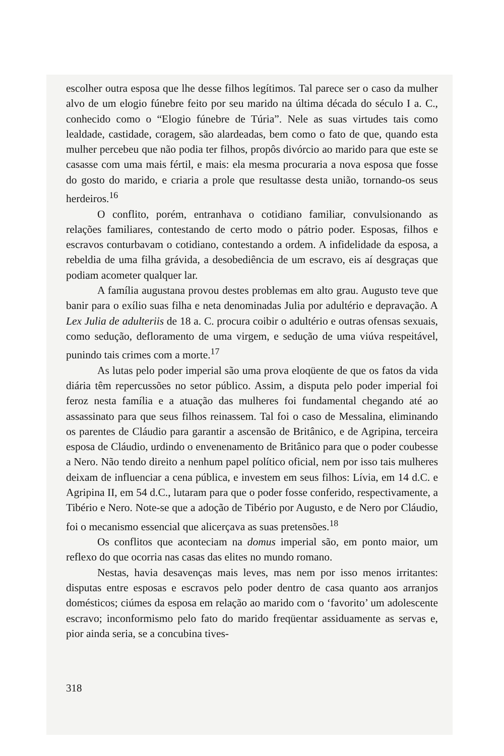escolher outra esposa que lhe desse filhos legítimos. Tal parece ser o caso da mulher alvo de um elogio fúnebre feito por seu marido na última década do século I a. C., conhecido como o “Elogio fúnebre de Túria”. Nele as suas virtudes tais como lealdade, castidade, coragem, são alardeadas, bem como o fato de que, quando esta mulher percebeu que não podia ter filhos, propôs divórcio ao marido para que este se casasse com uma mais fértil, e mais: ela mesma procuraria a nova esposa que fosse do gosto do marido, e criaria a prole que resultasse desta união, tornando-os seus herdeiros.<sup>16</sup>
O conflito, porém, entranhava o cotidiano familiar, convulsionando as relações familiares, contestando de certo modo o pátrio poder. Esposas, filhos e escravos conturbavam o cotidiano, contestando a ordem. A infidelidade da esposa, a rebeldia de uma filha grávida, a desobediência de um escravo, eis aí desgraças que podiam acometer qualquer lar.
A família augustana provou destes problemas em alto grau. Augusto teve que banir para o exílio suas filha e neta denominadas Julia por adultério e depravação. A Lex Julia de adulteriis de 18 a. C. procura coibir o adultério e outras ofensas sexuais, como sedução, defloramento de uma virgem, e sedução de uma viúva respeitável, punindo tais crimes com a morte.<sup>17</sup>
As lutas pelo poder imperial são uma prova eloqüente de que os fatos da vida diária têm repercussões no setor público. Assim, a disputa pelo poder imperial foi feroz nesta família e a atuação das mulheres foi fundamental chegando até ao assassinato para que seus filhos reinassem. Tal foi o caso de Messalina, eliminando os parentes de Cláudio para garantir a ascensão de Britânico, e de Agripina, terceira esposa de Cláudio, urdindo o envenenamento de Britânico para que o poder coubesse a Nero. Não tendo direito a nenhum papel político oficial, nem por isso tais mulheres deixam de influenciar a cena pública, e investem em seus filhos: Lívia, em 14 d.C. e Agripina II, em 54 d.C., lutaram para que o poder fosse conferido, respectivamente, a Tibério e Nero. Note-se que a adoção de Tibério por Augusto, e de Nero por Cláudio, foi o mecanismo essencial que alicerçava as suas pretensões.<sup>18</sup>
Os conflitos que aconteciam na domus imperial são, em ponto maior, um reflexo do que ocorria nas casas das elites no mundo romano.
Nestas, havia desavenças mais leves, mas nem por isso menos irritantes: disputas entre esposas e escravos pelo poder dentro de casa quanto aos arranjos domésticos; ciúmes da esposa em relação ao marido com o ‘favorito’ um adolescente escravo; inconformismo pelo fato do marido freqüentar assiduamente as servas e, pior ainda seria, se a concubina tives-
318